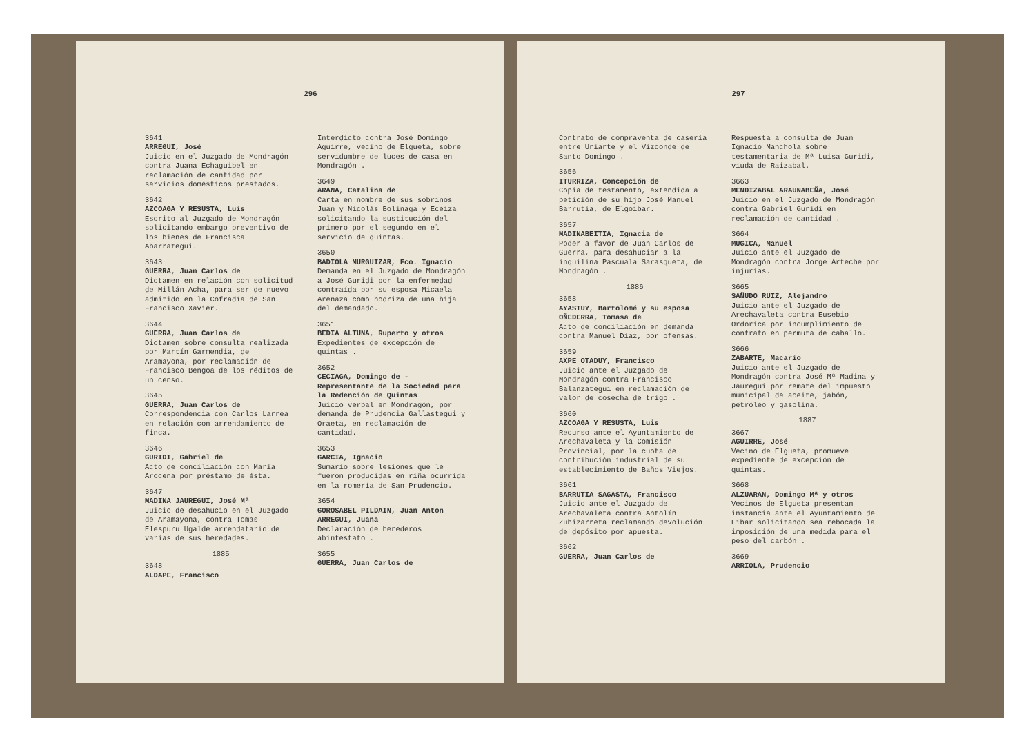296
3641
ARREGUI, José
Juicio en el Juzgado de Mondragón contra Juana Echaguibel en reclamación de cantidad por servicios domésticos prestados.
3642
AZCOAGA Y RESUSTA, Luis
Escrito al Juzgado de Mondragón solicitando embargo preventivo de los bienes de Francisca Abarrategui.
3643
GUERRA, Juan Carlos de
Dictamen en relación con solicitud de Millán Acha, para ser de nuevo admitido en la Cofradía de San Francisco Xavier.
3644
GUERRA, Juan Carlos de
Dictamen sobre consulta realizada por Martín Garmendia, de Aramayona, por reclamación de Francisco Bengoa de los réditos de un censo.
3645
GUERRA, Juan Carlos de
Correspondencia con Carlos Larrea en relación con arrendamiento de finca.
3646
GURIDI, Gabriel de
Acto de conciliación con María Arocena por préstamo de ésta.
3647
MADINA JAUREGUI, José Mª
Juicio de desahucio en el Juzgado de Aramayona, contra Tomas Elespuru Ugalde arrendatario de varias de sus heredades.
1885
3648
ALDAPE, Francisco
Interdicto contra José Domingo Aguirre, vecino de Elgueta, sobre servidumbre de luces de casa en Mondragón .
3649
ARANA, Catalina de
Carta en nombre de sus sobrinos Juan y Nicolás Bolinaga y Eceiza solicitando la sustitución del primero por el segundo en el servicio de quintas.
3650
BADIOLA MURGUIZAR, Fco. Ignacio
Demanda en el Juzgado de Mondragón a José Guridi por la enfermedad contraída por su esposa Micaela Arenaza como nodriza de una hija del demandado.
3651
BEDIA ALTUNA, Ruperto y otros
Expedientes de excepción de quintas .
3652
CECIAGA, Domingo de - Representante de la Sociedad para la Redención de Quintas
Juicio verbal en Mondragón, por demanda de Prudencia Gallastegui y Oraeta, en reclamación de cantidad.
3653
GARCIA, Ignacio
Sumario sobre lesiones que le fueron producidas en riña ocurrida en la romería de San Prudencio.
3654
GOROSABEL PILDAIN, Juan Anton ARREGUI, Juana
Declaración de herederos abintestato .
3655
GUERRA, Juan Carlos de
297
Contrato de compraventa de casería entre Uriarte y el Vizconde de Santo Domingo .
3656
ITURRIZA, Concepción de
Copia de testamento, extendida a petición de su hijo José Manuel Barrutia, de Elgoibar.
3657
MADINABEITIA, Ignacia de
Poder a favor de Juan Carlos de Guerra, para desahuciar a la inquilina Pascuala Sarasqueta, de Mondragón .
1886
3658
AYASTUY, Bartolomé y su esposa OÑEDERRA, Tomasa de
Acto de conciliación en demanda contra Manuel Diaz, por ofensas.
3659
AXPE OTADUY, Francisco
Juicio ante el Juzgado de Mondragón contra Francisco Balanzategui en reclamación de valor de cosecha de trigo .
3660
AZCOAGA Y RESUSTA, Luis
Recurso ante el Ayuntamiento de Arechavaleta y la Comisión Provincial, por la cuota de contribución industrial de su establecimiento de Baños Viejos.
3661
BARRUTIA SAGASTA, Francisco
Juicio ante el Juzgado de Arechavaleta contra Antolín Zubizarreta reclamando devolución de depósito por apuesta.
3662
GUERRA, Juan Carlos de
Respuesta a consulta de Juan Ignacio Manchola sobre testamentaria de Mª Luisa Guridi, viuda de Raizabal.
3663
MENDIZABAL ARAUNABEÑA, José
Juicio en el Juzgado de Mondragón contra Gabriel Guridi en reclamación de cantidad .
3664
MUGICA, Manuel
Juicio ante el Juzgado de Mondragón contra Jorge Arteche por injurias.
3665
SAÑUDO RUIZ, Alejandro
Juicio ante el Juzgado de Arechavaleta contra Eusebio Ordorica por incumplimiento de contrato en permuta de caballo.
3666
ZABARTE, Macario
Juicio ante el Juzgado de Mondragón contra José Mª Madina y Jauregui por remate del impuesto municipal de aceite, jabón, petróleo y gasolina.
1887
3667
AGUIRRE, José
Vecino de Elgueta, promueve expediente de excepción de quintas.
3668
ALZUARAN, Domingo Mª y otros
Vecinos de Elgueta presentan instancia ante el Ayuntamiento de Eibar solicitando sea rebocada la imposición de una medida para el peso del carbón .
3669
ARRIOLA, Prudencio